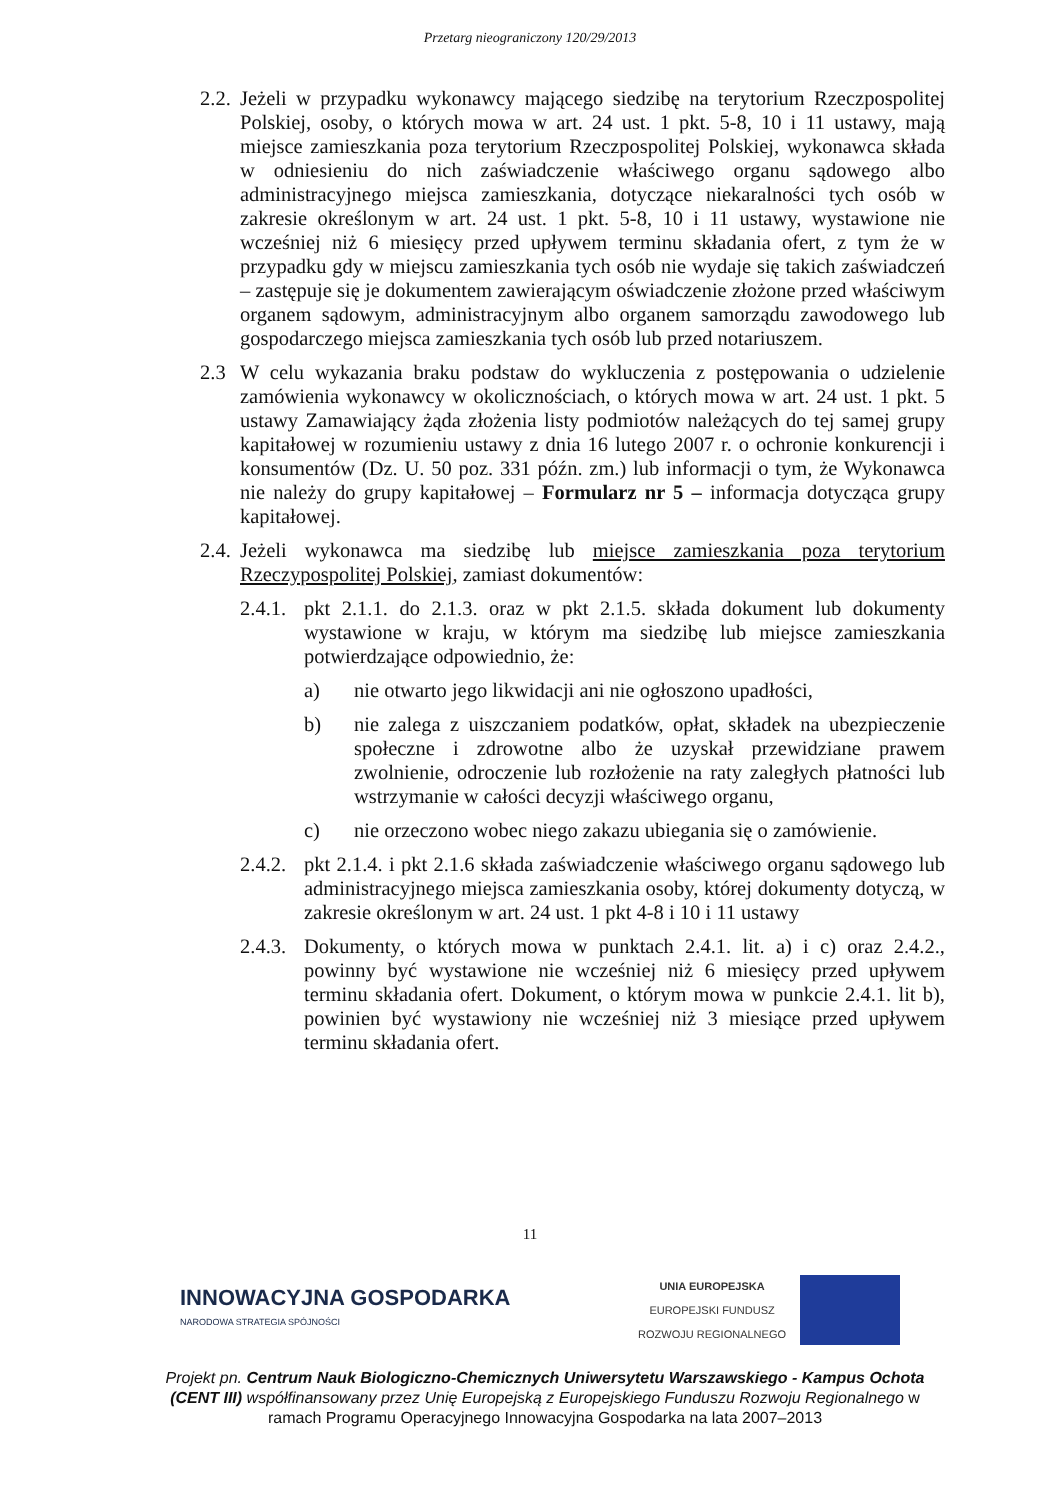Przetarg nieograniczony 120/29/2013
2.2.
Jeżeli w przypadku wykonawcy mającego siedzibę na terytorium Rzeczpospolitej Polskiej, osoby, o których mowa w art. 24 ust. 1 pkt. 5-8, 10 i 11 ustawy, mają miejsce zamieszkania poza terytorium Rzeczpospolitej Polskiej, wykonawca składa w odniesieniu do nich zaświadczenie właściwego organu sądowego albo administracyjnego miejsca zamieszkania, dotyczące niekaralności tych osób w zakresie określonym w art. 24 ust. 1 pkt. 5-8, 10 i 11 ustawy, wystawione nie wcześniej niż 6 miesięcy przed upływem terminu składania ofert, z tym że w przypadku gdy w miejscu zamieszkania tych osób nie wydaje się takich zaświadczeń – zastępuje się je dokumentem zawierającym oświadczenie złożone przed właściwym organem sądowym, administracyjnym albo organem samorządu zawodowego lub gospodarczego miejsca zamieszkania tych osób lub przed notariuszem.
2.3 W celu wykazania braku podstaw do wykluczenia z postępowania o udzielenie zamówienia wykonawcy w okolicznościach, o których mowa w art. 24 ust. 1 pkt. 5 ustawy Zamawiający żąda złożenia listy podmiotów należących do tej samej grupy kapitałowej w rozumieniu ustawy z dnia 16 lutego 2007 r. o ochronie konkurencji i konsumentów (Dz. U. 50 poz. 331 późn. zm.) lub informacji o tym, że Wykonawca nie należy do grupy kapitałowej – Formularz nr 5 – informacja dotycząca grupy kapitałowej.
2.4.
Jeżeli wykonawca ma siedzibę lub miejsce zamieszkania poza terytorium Rzeczypospolitej Polskiej, zamiast dokumentów:
2.4.1.
pkt 2.1.1. do 2.1.3. oraz w pkt 2.1.5. składa dokument lub dokumenty wystawione w kraju, w którym ma siedzibę lub miejsce zamieszkania potwierdzające odpowiednio, że:
a) nie otwarto jego likwidacji ani nie ogłoszono upadłości,
b) nie zalega z uiszczaniem podatków, opłat, składek na ubezpieczenie społeczne i zdrowotne albo że uzyskał przewidziane prawem zwolnienie, odroczenie lub rozłożenie na raty zaległych płatności lub wstrzymanie w całości decyzji właściwego organu,
c) nie orzeczono wobec niego zakazu ubiegania się o zamówienie.
2.4.2.
pkt 2.1.4. i pkt 2.1.6 składa zaświadczenie właściwego organu sądowego lub administracyjnego miejsca zamieszkania osoby, której dokumenty dotyczą, w zakresie określonym w art. 24 ust. 1 pkt 4-8 i 10 i 11 ustawy
2.4.3.
Dokumenty, o których mowa w punktach 2.4.1. lit. a) i c) oraz 2.4.2., powinny być wystawione nie wcześniej niż 6 miesięcy przed upływem terminu składania ofert. Dokument, o którym mowa w punkcie 2.4.1. lit b), powinien być wystawiony nie wcześniej niż 3 miesiące przed upływem terminu składania ofert.
11
INNOWACYJNA GOSPODARKA
NARODOWA STRATEGIA SPÓJNOŚCI
UNIA EUROPEJSKA
EUROPEJSKI FUNDUSZ
ROZWOJU REGIONALNEGO
Projekt pn. Centrum Nauk Biologiczno-Chemicznych Uniwersytetu Warszawskiego - Kampus Ochota (CENT III) współfinansowany przez Unię Europejską z Europejskiego Funduszu Rozwoju Regionalnego w ramach Programu Operacyjnego Innowacyjna Gospodarka na lata 2007–2013